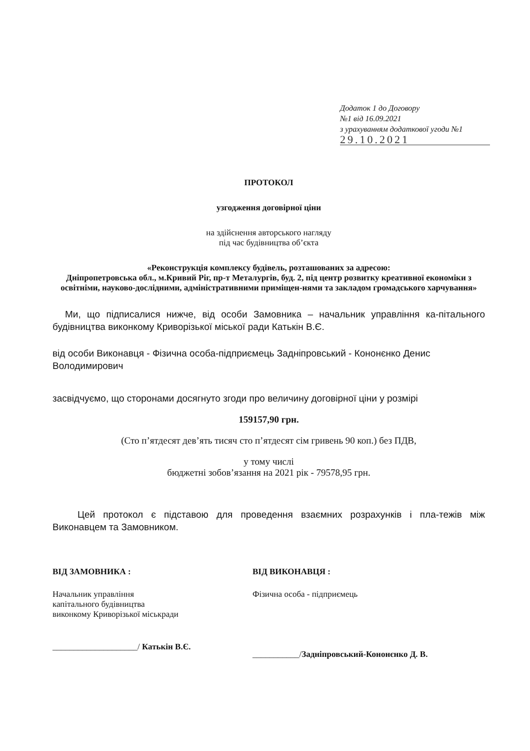Додаток 1 до Договору
№1 від 16.09.2021
з урахуванням додаткової угоди №1
29.10.2021
ПРОТОКОЛ
узгодження договірної ціни
на здійснення авторського нагляду
під час будівництва об’єкта
«Реконструкція комплексу будівель, розташованих за адресою:
Дніпропетровська обл., м.Кривий Ріг, пр-т Металургів, буд. 2, під центр розвитку креативної економіки з освітніми, науково-дослідними, адміністративними приміщен-нями та закладом громадського харчування»
Ми, що підписалися нижче, від особи Замовника – начальник управління ка-пітального будівництва виконкому Криворізької міської ради Катькін В.Є.
від особи Виконавця - Фізична особа-підприємець Задніпровський - Кононєнко Денис Володимирович
засвідчуємо, що сторонами досягнуто згоди про величину договірної ціни у розмірі
159157,90 грн.
(Сто п’ятдесят дев’ять тисяч сто п’ятдесят сім гривень 90 коп.) без ПДВ,
у тому числі
бюджетні зобов’язання на 2021 рік - 79578,95 грн.
Цей протокол є підставою для проведення взаємних розрахунків і пла-тежів між Виконавцем та Замовником.
ВІД ЗАМОВНИКА :
Начальник управління
капітального будівництва
виконкому Криворізької міськради
____________________/ Катькін В.Є.
ВІД ВИКОНАВЦЯ :
Фізична особа - підприємець
___________/Задніпровський-Кононєнко Д. В.